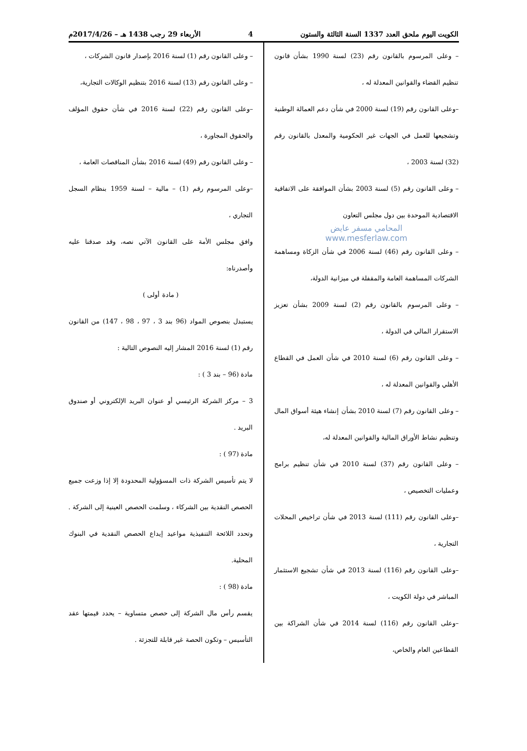الكويت اليوم ملحق العدد 1337 السنة الثالثة والستون 4 الأربعاء 29 رجب 1438 هـ – 2017/4/26م
– وعلى المرسوم بالقانون رقم (23) لسنة 1990 بشأن قانون تنظيم القضاء والقوانين المعدلة له ،
–وعلى القانون رقم (19) لسنة 2000 في شأن دعم العمالة الوطنية وتشجيعها للعمل في الجهات غير الحكومية والمعدل بالقانون رقم (32) لسنة 2003 ،
– وعلى القانون رقم (5) لسنة 2003 بشأن الموافقة على الاتفاقية الاقتصادية الموحدة بين دول مجلس التعاون
المحامي مسفر عايض
www.mesferlaw.com
– وعلى القانون رقم (46) لسنة 2006 في شأن الزكاة ومساهمة الشركات المساهمة العامة والمقفلة في ميزانية الدولة،
– وعلى المرسوم بالقانون رقم (2) لسنة 2009 بشأن تعزيز الاستقرار المالي في الدولة ،
– وعلى القانون رقم (6) لسنة 2010 في شأن العمل في القطاع الأهلي والقوانين المعدلة له ،
– وعلى القانون رقم (7) لسنة 2010 بشأن إنشاء هيئة أسواق المال وتنظيم نشاط الأوراق المالية والقوانين المعدلة له،
– وعلى القانون رقم (37) لسنة 2010 في شأن تنظيم برامج وعمليات التخصيص ،
–وعلى القانون رقم (111) لسنة 2013 في شأن تراخيص المحلات التجارية ،
–وعلى القانون رقم (116) لسنة 2013 في شأن تشجيع الاستثمار المباشر في دولة الكويت ،
–وعلى القانون رقم (116) لسنة 2014 في شأن الشراكة بين القطاعين العام والخاص،
– وعلى القانون رقم (1) لسنة 2016 بإصدار قانون الشركات ،
– وعلى القانون رقم (13) لسنة 2016 بتنظيم الوكالات التجارية،
–وعلى القانون رقم (22) لسنة 2016 في شأن حقوق المؤلف والحقوق المجاورة ،
– وعلى القانون رقم (49) لسنة 2016 بشأن المناقصات العامة ،
–وعلى المرسوم رقم (1) – مالية – لسنة 1959 بنظام السجل التجاري ،
وافق مجلس الأمة على القانون الآتي نصه، وقد صدقنا عليه وأصدرناه:
( مادة أولى )
يستبدل بنصوص المواد (96 بند 3 ، 97 ، 98 ، 147) من القانون رقم (1) لسنة 2016 المشار إليه النصوص التالية :
مادة (96 – بند 3 ) :
3 – مركز الشركة الرئيسي أو عنوان البريد الإلكتروني أو صندوق البريد .
مادة (97 ) :
لا يتم تأسيس الشركة ذات المسؤولية المحدودة إلا إذا وزعت جميع الحصص النقدية بين الشركاء ، وسلمت الحصص العينية إلى الشركة . وتحدد اللائحة التنفيذية مواعيد إيداع الحصص النقدية في البنوك المحلية.
مادة (98 ) :
يقسم رأس مال الشركة إلى حصص متساوية – يحدد قيمتها عقد التأسيس – وتكون الحصة غير قابلة للتجزئة .